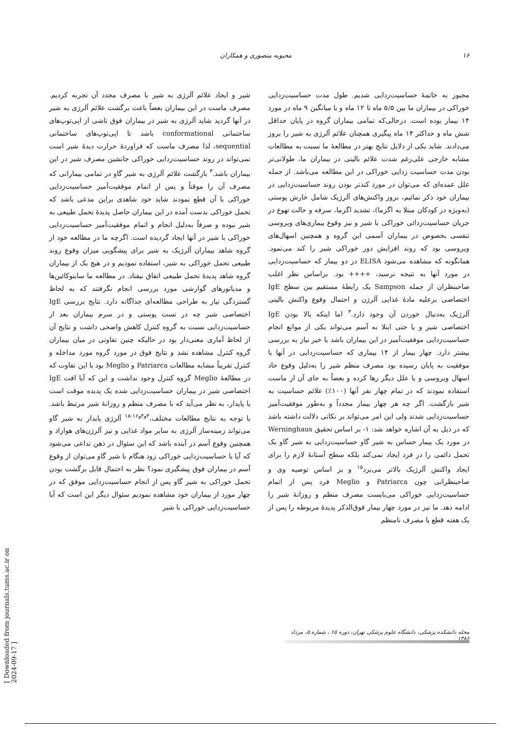۱۶ محبوبه منصوری و همکاران
مجبور به خاتمهٔ حساسیت‌زدایی شدیم. طول مدت حساسیت‌زدایی خوراکی در بیماران ما بین ۵/۵ ماه تا ۱۲ ماه و با میانگین ۹ ماه در مورد ۱۴ بیمار بوده است. درحالی‌که تمامی بیماران گروه در پایان حداقل شش ماه و حداکثر ۱۴ ماه پیگیری همچنان علائم آلرژی به شیر را بروز می‌دادند. شاید یکی از دلایل نتایج بهتر در مطالعهٔ ما نسبت به مطالعات مشابه خارجی علی‌رغم شدت علائم بالینی در بیماران ما، طولانی‌تر بودن مدت حساسیت زدایی خوراکی در این مطالعه می‌باشد. از جمله علل عمده‌ای که می‌توان در مورد کندتر بودن روند حساسیت‌زدایی در بیماران خود ذکر نمائیم، بروز واکنش‌های آلرژیک شامل خارش پوستی (به‌ویژه در کودکان مبتلا به اگزما)، تشدید اگزما، سرفه و حالت تهوع در جریان حساسیت‌زدائی خوراکی با شیر و نیز وقوع بیماری‌های ویروسی تنفسی بخصوص در بیماران آسمی این گروه و همچنین اسهال‌های ویروسی بود که روند افزایش دوز خوراکی شیر را کند می‌نمود. همانگونه که مشاهده می‌شود ELISA در دو بیمار که حساسیت‌زدایی در مورد آنها به نتیجه نرسید، ++++ بود. براساس نظر اغلب صاحبنظران از جمله Sampson یک رابطهٔ مستقیم بین سطح IgE اختصاصی برعلیه مادهٔ غذایی آلرژن و احتمال وقوع واکنش بالینی آلرژیک به‌دنبال خوردن آن وجود دارد.<sup>۳</sup> اما اینکه بالا بودن IgE اختصاصی شیر و یا حتی ابتلا به آسم می‌تواند یکی از موانع انجام حساسیت‌زدایی موفقیت‌آمیز در این بیماران باشد یا خیر نیاز به بررسی بیشتر دارد. چهار بیمار از ۱۴ بیماری که حساسیت‌زدایی در آنها با موفقیت به پایان رسیده بود مصرف منظم شیر را به‌دلیل وقوع حاد اسهال ویروسی و یا علل دیگر رها کرده و بعضاً به جای آن از ماست استفاده نمودند که در تمام چهار نفر آنها (۱۰۰٪) علائم حساسیت به شیر بازگشت. اگر چه هر چهار بیمار مجدداً و به‌طور موفقیت‌آمیز حساسیت‌زدایی شدند ولی این امر می‌تواند بر نکاتی دلالت داشته باشد که در ذیل به آن اشاره خواهد شد: ۱- بر اساس تحقیق Werninghaus در مورد یک بیمار حساس به شیر گاو حساسیت‌زدایی به شیر گاو یک تحمل دائمی را در فرد ایجاد نمی‌کند بلکه سطح آستانهٔ لازم را برای ایجاد واکنش آلرژیک بالاتر می‌برد<sup>۱۵</sup> و بر اساس توصیه وی و صاحبنظرانی چون Patriarca و Meglio فرد پس از اتمام حساسیت‌زدایی خوراکی می‌بایست مصرف منظم و روزانهٔ شیر را ادامه دهد. ما نیز در مورد چهار بیمار فوق‌الذکر پدیدهٔ مربوطه را پس از یک هفته قطع یا مصرف نامنظم
شیر و ایجاد علائم آلرژی به شیر با مصرف مجدد آن تجربه کردیم. مصرف ماست در این بیماران بعضاً باعث برگشت علائم آلرژی به شیر در آنها گردید شاید آلرژی به شیر در بیماران فوق ناشی از اپی‌توپ‌های ساختمانی conformational باشد تا اپی‌توپ‌های ساختمانی sequential، لذا مصرف ماست که فراوردهٔ حرارت دیدهٔ شیر است نمی‌تواند در روند حساسیت‌زدایی خوراکی جانشین مصرف شیر در این بیماران باشد.<sup>۳</sup> بازگشت علائم آلرژی به شیر گاو در تمامی بیمارانی که مصرف آن را موقتاً و پس از اتمام موفقیت‌آمیز حساسیت‌زدایی خوراکی با آن قطع نمودند شاید خود شاهدی براین مدعی باشد که تحمل خوراکی بدست آمده در این بیماران حاصل پدیدهٔ تحمل طبیعی به شیر نبوده و صرفاً به‌دلیل انجام و اتمام موفقیت‌آمیز حساسیت‌زدایی خوراکی با شیر در آنها ایجاد گردیده است. اگرچه ما در مطالعه خود از گروه شاهد بیماران آلرژیک به شیر برای پیشگویی میزان وقوع روند طبیعی تحمل خوراکی به شیر، استفاده نمودیم و در هیچ یک از بیماران گروه شاهد پدیدهٔ تحمل طبیعی اتفاق نیفتاد. در مطالعه ما سایتوکائین‌ها و مدیاتورهای گوارشی مورد بررسی انجام نگرفتند که به لحاظ گستردگی نیاز به طراحی مطالعه‌ای جداگانه دارد. نتایج بررسی IgE اختصاصی شیر چه در تست پوستی و در سرم بیماران بعد از حساسیت‌زدایی نسبت به گروه کنترل کاهش واضحی داشت و نتایج آن از لحاظ آماری معنی‌دار بود در حالیکه چنین تفاوتی در میان بیماران گروه کنترل مشاهده نشد و نتایج فوق در مورد گروه مورد مداخله و کنترل تقریباً مشابه مطالعات Patriarca و Meglio بود با این تفاوت که در مطالعهٔ Meglio گروه کنترل وجود نداشت و این که آیا افت IgE اختصاصی شیر در بیماران حساسیت‌زدایی شده یک پدیده موقت است یا پایدار، به نظر می‌آید که با مصرف منظم و روزانهٔ شیر مرتبط باشد. با توجه به نتایج مطالعات مختلف،<sup>۳و۴و۱۶-۱۸</sup> آلرژی پایدار به شیر گاو می‌تواند زمینه‌ساز آلرژی به سایر مواد غذایی و نیز آلرژن‌های هوازاد و همچنین وقوع آسم در آینده باشد که این سئوال در ذهن تداعی می‌شود که آیا با حساسیت‌زدایی خوراکی زود هنگام با شیر گاو می‌توان از وقوع آسم در بیماران فوق پیشگیری نمود؟ نظر به احتمال قابل برگشت بودن تحمل خوراکی به شیر گاو پس از انجام حساسیت‌زدایی موفق که در چهار مورد از بیماران خود مشاهده نمودیم سئوال دیگر این است که آیا حساسیت‌زدایی خوراکی با شیر
مجله دانشکده پزشکی، دانشگاه علوم پزشکی تهران، دوره ۶۵ ، شماره ۵، مرداد ۱۳۸۶
[ Downloaded from journals.tums.ac.ir on 2024-09-17 ]